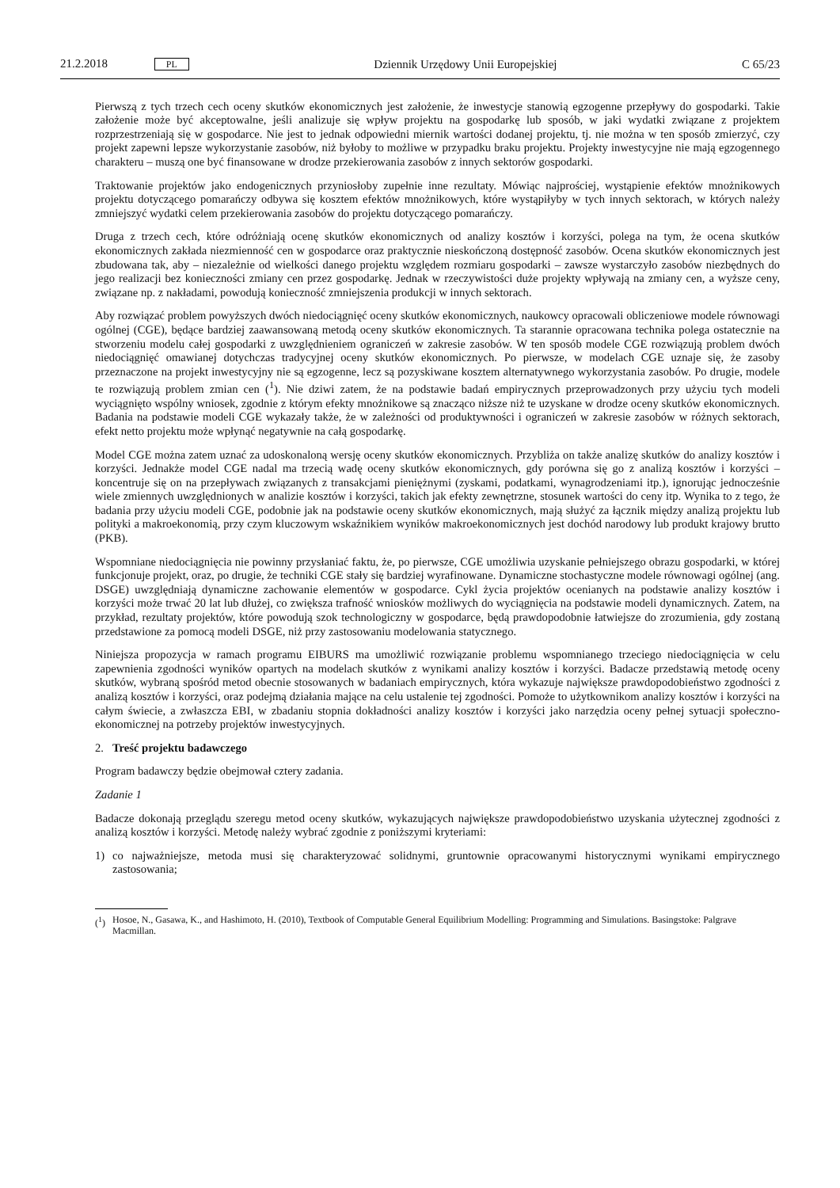21.2.2018 PL Dziennik Urzędowy Unii Europejskiej C 65/23
Pierwszą z tych trzech cech oceny skutków ekonomicznych jest założenie, że inwestycje stanowią egzogenne przepływy do gospodarki. Takie założenie może być akceptowalne, jeśli analizuje się wpływ projektu na gospodarkę lub sposób, w jaki wydatki związane z projektem rozprzestrzeniają się w gospodarce. Nie jest to jednak odpowiedni miernik wartości dodanej projektu, tj. nie można w ten sposób zmierzyć, czy projekt zapewni lepsze wykorzystanie zasobów, niż byłoby to możliwe w przypadku braku projektu. Projekty inwestycyjne nie mają egzogennego charakteru – muszą one być finansowane w drodze przekierowania zasobów z innych sektorów gospodarki.
Traktowanie projektów jako endogenicznych przyniosłoby zupełnie inne rezultaty. Mówiąc najprościej, wystąpienie efektów mnożnikowych projektu dotyczącego pomarańczy odbywa się kosztem efektów mnożnikowych, które wystąpiłyby w tych innych sektorach, w których należy zmniejszyć wydatki celem przekierowania zasobów do projektu dotyczącego pomarańczy.
Druga z trzech cech, które odróżniają ocenę skutków ekonomicznych od analizy kosztów i korzyści, polega na tym, że ocena skutków ekonomicznych zakłada niezmienność cen w gospodarce oraz praktycznie nieskończoną dostępność zasobów. Ocena skutków ekonomicznych jest zbudowana tak, aby – niezależnie od wielkości danego projektu względem rozmiaru gospodarki – zawsze wystarczyło zasobów niezbędnych do jego realizacji bez konieczności zmiany cen przez gospodarkę. Jednak w rzeczywistości duże projekty wpływają na zmiany cen, a wyższe ceny, związane np. z nakładami, powodują konieczność zmniejszenia produkcji w innych sektorach.
Aby rozwiązać problem powyższych dwóch niedociągnięć oceny skutków ekonomicznych, naukowcy opracowali obliczeniowe modele równowagi ogólnej (CGE), będące bardziej zaawansowaną metodą oceny skutków ekonomicznych. Ta starannie opracowana technika polega ostatecznie na stworzeniu modelu całej gospodarki z uwzględnieniem ograniczeń w zakresie zasobów. W ten sposób modele CGE rozwiązują problem dwóch niedociągnięć omawianej dotychczas tradycyjnej oceny skutków ekonomicznych. Po pierwsze, w modelach CGE uznaje się, że zasoby przeznaczone na projekt inwestycyjny nie są egzogenne, lecz są pozyskiwane kosztem alternatywnego wykorzystania zasobów. Po drugie, modele te rozwiązują problem zmian cen (<sup>1</sup>). Nie dziwi zatem, że na podstawie badań empirycznych przeprowadzonych przy użyciu tych modeli wyciągnięto wspólny wniosek, zgodnie z którym efekty mnożnikowe są znacząco niższe niż te uzyskane w drodze oceny skutków ekonomicznych. Badania na podstawie modeli CGE wykazały także, że w zależności od produktywności i ograniczeń w zakresie zasobów w różnych sektorach, efekt netto projektu może wpłynąć negatywnie na całą gospodarkę.
Model CGE można zatem uznać za udoskonaloną wersję oceny skutków ekonomicznych. Przybliża on także analizę skutków do analizy kosztów i korzyści. Jednakże model CGE nadal ma trzecią wadę oceny skutków ekonomicznych, gdy porówna się go z analizą kosztów i korzyści – koncentruje się on na przepływach związanych z transakcjami pieniężnymi (zyskami, podatkami, wynagrodzeniami itp.), ignorując jednocześnie wiele zmiennych uwzględnionych w analizie kosztów i korzyści, takich jak efekty zewnętrzne, stosunek wartości do ceny itp. Wynika to z tego, że badania przy użyciu modeli CGE, podobnie jak na podstawie oceny skutków ekonomicznych, mają służyć za łącznik między analizą projektu lub polityki a makroekonomią, przy czym kluczowym wskaźnikiem wyników makroekonomicznych jest dochód narodowy lub produkt krajowy brutto (PKB).
Wspomniane niedociągnięcia nie powinny przysłaniać faktu, że, po pierwsze, CGE umożliwia uzyskanie pełniejszego obrazu gospodarki, w której funkcjonuje projekt, oraz, po drugie, że techniki CGE stały się bardziej wyrafinowane. Dynamiczne stochastyczne modele równowagi ogólnej (ang. DSGE) uwzględniają dynamiczne zachowanie elementów w gospodarce. Cykl życia projektów ocenianych na podstawie analizy kosztów i korzyści może trwać 20 lat lub dłużej, co zwiększa trafność wniosków możliwych do wyciągnięcia na podstawie modeli dynamicznych. Zatem, na przykład, rezultaty projektów, które powodują szok technologiczny w gospodarce, będą prawdopodobnie łatwiejsze do zrozumienia, gdy zostaną przedstawione za pomocą modeli DSGE, niż przy zastosowaniu modelowania statycznego.
Niniejsza propozycja w ramach programu EIBURS ma umożliwić rozwiązanie problemu wspomnianego trzeciego niedociągnięcia w celu zapewnienia zgodności wyników opartych na modelach skutków z wynikami analizy kosztów i korzyści. Badacze przedstawią metodę oceny skutków, wybraną spośród metod obecnie stosowanych w badaniach empirycznych, która wykazuje największe prawdopodobieństwo zgodności z analizą kosztów i korzyści, oraz podejmą działania mające na celu ustalenie tej zgodności. Pomoże to użytkownikom analizy kosztów i korzyści na całym świecie, a zwłaszcza EBI, w zbadaniu stopnia dokładności analizy kosztów i korzyści jako narzędzia oceny pełnej sytuacji społeczno-ekonomicznej na potrzeby projektów inwestycyjnych.
2. Treść projektu badawczego
Program badawczy będzie obejmował cztery zadania.
Zadanie 1
Badacze dokonają przeglądu szeregu metod oceny skutków, wykazujących największe prawdopodobieństwo uzyskania użytecznej zgodności z analizą kosztów i korzyści. Metodę należy wybrać zgodnie z poniższymi kryteriami:
1) co najważniejsze, metoda musi się charakteryzować solidnymi, gruntownie opracowanymi historycznymi wynikami empirycznego zastosowania;
(<sup>1</sup>) Hosoe, N., Gasawa, K., and Hashimoto, H. (2010), Textbook of Computable General Equilibrium Modelling: Programming and Simulations. Basingstoke: Palgrave Macmillan.